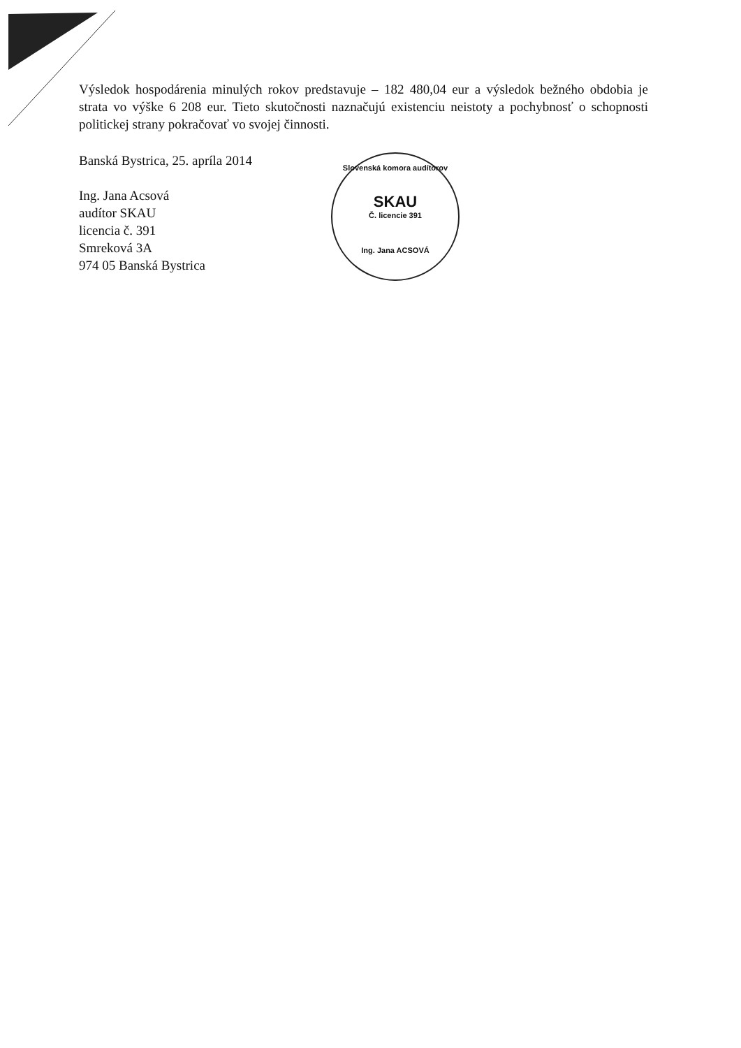Výsledok hospodárenia minulých rokov predstavuje – 182 480,04 eur a výsledok bežného obdobia je strata vo výške 6 208 eur. Tieto skutočnosti naznačujú existenciu neistoty a pochybnosť o schopnosti politickej strany pokračovať vo svojej činnosti.
Banská Bystrica, 25. apríla 2014
Ing. Jana Acsová
audítor SKAU
licencia č. 391
Smreková 3A
974 05 Banská Bystrica
Slovenská komora audítorov
SKAU
Č. licencie 391
Ing. Jana ACSOVÁ